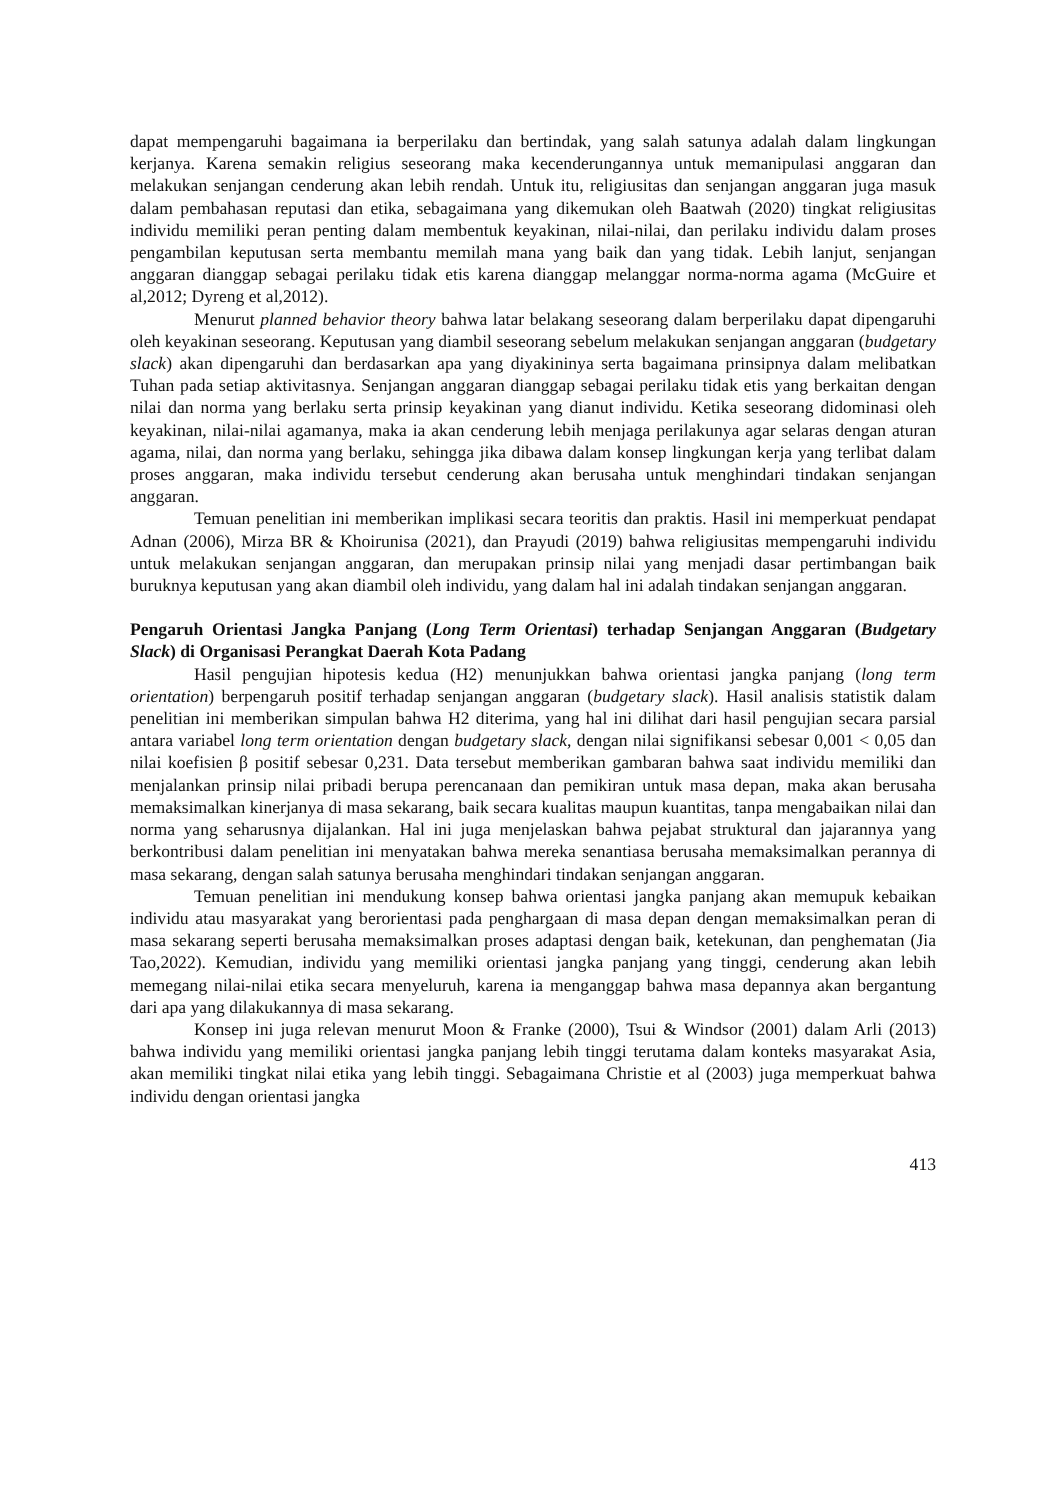dapat mempengaruhi bagaimana ia berperilaku dan bertindak, yang salah satunya adalah dalam lingkungan kerjanya. Karena semakin religius seseorang maka kecenderungannya untuk memanipulasi anggaran dan melakukan senjangan cenderung akan lebih rendah. Untuk itu, religiusitas dan senjangan anggaran juga masuk dalam pembahasan reputasi dan etika, sebagaimana yang dikemukan oleh Baatwah (2020) tingkat religiusitas individu memiliki peran penting dalam membentuk keyakinan, nilai-nilai, dan perilaku individu dalam proses pengambilan keputusan serta membantu memilah mana yang baik dan yang tidak. Lebih lanjut, senjangan anggaran dianggap sebagai perilaku tidak etis karena dianggap melanggar norma-norma agama (McGuire et al,2012; Dyreng et al,2012).
Menurut planned behavior theory bahwa latar belakang seseorang dalam berperilaku dapat dipengaruhi oleh keyakinan seseorang. Keputusan yang diambil seseorang sebelum melakukan senjangan anggaran (budgetary slack) akan dipengaruhi dan berdasarkan apa yang diyakininya serta bagaimana prinsipnya dalam melibatkan Tuhan pada setiap aktivitasnya. Senjangan anggaran dianggap sebagai perilaku tidak etis yang berkaitan dengan nilai dan norma yang berlaku serta prinsip keyakinan yang dianut individu. Ketika seseorang didominasi oleh keyakinan, nilai-nilai agamanya, maka ia akan cenderung lebih menjaga perilakunya agar selaras dengan aturan agama, nilai, dan norma yang berlaku, sehingga jika dibawa dalam konsep lingkungan kerja yang terlibat dalam proses anggaran, maka individu tersebut cenderung akan berusaha untuk menghindari tindakan senjangan anggaran.
Temuan penelitian ini memberikan implikasi secara teoritis dan praktis. Hasil ini memperkuat pendapat Adnan (2006), Mirza BR & Khoirunisa (2021), dan Prayudi (2019) bahwa religiusitas mempengaruhi individu untuk melakukan senjangan anggaran, dan merupakan prinsip nilai yang menjadi dasar pertimbangan baik buruknya keputusan yang akan diambil oleh individu, yang dalam hal ini adalah tindakan senjangan anggaran.
Pengaruh Orientasi Jangka Panjang (Long Term Orientasi) terhadap Senjangan Anggaran (Budgetary Slack) di Organisasi Perangkat Daerah Kota Padang
Hasil pengujian hipotesis kedua (H2) menunjukkan bahwa orientasi jangka panjang (long term orientation) berpengaruh positif terhadap senjangan anggaran (budgetary slack). Hasil analisis statistik dalam penelitian ini memberikan simpulan bahwa H2 diterima, yang hal ini dilihat dari hasil pengujian secara parsial antara variabel long term orientation dengan budgetary slack, dengan nilai signifikansi sebesar 0,001 < 0,05 dan nilai koefisien β positif sebesar 0,231. Data tersebut memberikan gambaran bahwa saat individu memiliki dan menjalankan prinsip nilai pribadi berupa perencanaan dan pemikiran untuk masa depan, maka akan berusaha memaksimalkan kinerjanya di masa sekarang, baik secara kualitas maupun kuantitas, tanpa mengabaikan nilai dan norma yang seharusnya dijalankan. Hal ini juga menjelaskan bahwa pejabat struktural dan jajarannya yang berkontribusi dalam penelitian ini menyatakan bahwa mereka senantiasa berusaha memaksimalkan perannya di masa sekarang, dengan salah satunya berusaha menghindari tindakan senjangan anggaran.
Temuan penelitian ini mendukung konsep bahwa orientasi jangka panjang akan memupuk kebaikan individu atau masyarakat yang berorientasi pada penghargaan di masa depan dengan memaksimalkan peran di masa sekarang seperti berusaha memaksimalkan proses adaptasi dengan baik, ketekunan, dan penghematan (Jia Tao,2022). Kemudian, individu yang memiliki orientasi jangka panjang yang tinggi, cenderung akan lebih memegang nilai-nilai etika secara menyeluruh, karena ia menganggap bahwa masa depannya akan bergantung dari apa yang dilakukannya di masa sekarang.
Konsep ini juga relevan menurut Moon & Franke (2000), Tsui & Windsor (2001) dalam Arli (2013) bahwa individu yang memiliki orientasi jangka panjang lebih tinggi terutama dalam konteks masyarakat Asia, akan memiliki tingkat nilai etika yang lebih tinggi. Sebagaimana Christie et al (2003) juga memperkuat bahwa individu dengan orientasi jangka
413